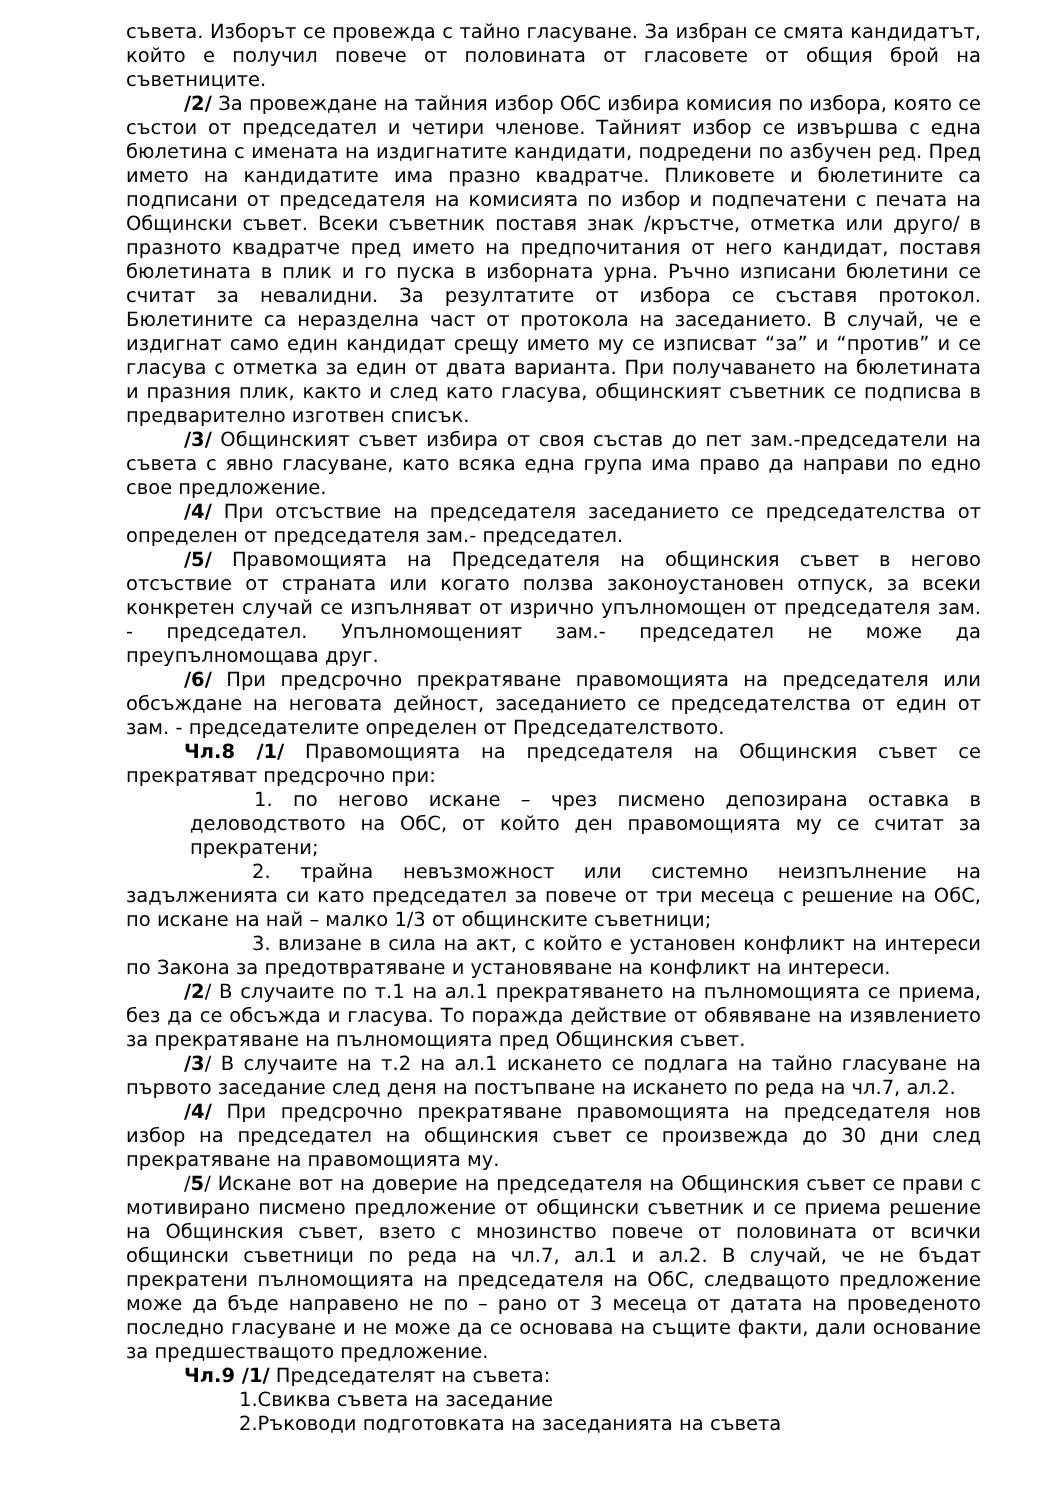съвета. Изборът се провежда с тайно гласуване. За избран се смята кандидатът, който е получил повече от половината от гласовете от общия брой на съветниците.
/2/ За провеждане на тайния избор ОбС избира комисия по избора, която се състои от председател и четири членове. Тайният избор се извършва с една бюлетина с имената на издигнатите кандидати, подредени по азбучен ред. Пред името на кандидатите има празно квадратче. Пликовете и бюлетините са подписани от председателя на комисията по избор и подпечатени с печата на Общински съвет. Всеки съветник поставя знак /кръстче, отметка или друго/ в празното квадратче пред името на предпочитания от него кандидат, поставя бюлетината в плик и го пуска в изборната урна. Ръчно изписани бюлетини се считат за невалидни. За резултатите от избора се съставя протокол. Бюлетините са неразделна част от протокола на заседанието. В случай, че е издигнат само един кандидат срещу името му се изписват “за” и “против” и се гласува с отметка за един от двата варианта. При получаването на бюлетината и празния плик, както и след като гласува, общинският съветник се подписва в предварително изготвен списък.
/3/ Общинският съвет избира от своя състав до пет зам.-председатели на съвета с явно гласуване, като всяка една група има право да направи по едно свое предложение.
/4/ При отсъствие на председателя заседанието се председателства от определен от председателя зам.- председател.
/5/ Правомощията на Председателя на общинския съвет в негово отсъствие от страната или когато ползва законоустановен отпуск, за всеки конкретен случай се изпълняват от изрично упълномощен от председателя зам. - председател. Упълномощеният зам.- председател не може да преупълномощава друг.
/6/ При предсрочно прекратяване правомощията на председателя или обсъждане на неговата дейност, заседанието се председателства от един от зам. - председателите определен от Председателството.
Чл.8 /1/ Правомощията на председателя на Общинския съвет се прекратяват предсрочно при:
1. по негово искане – чрез писмено депозирана оставка в деловодството на ОбС, от който ден правомощията му се считат за прекратени;
2. трайна невъзможност или системно неизпълнение на задълженията си като председател за повече от три месеца с решение на ОбС, по искане на най – малко 1/3 от общинските съветници;
3. влизане в сила на акт, с който е установен конфликт на интереси по Закона за предотвратяване и установяване на конфликт на интереси.
/2/ В случаите по т.1 на ал.1 прекратяването на пълномощията се приема, без да се обсъжда и гласува. То поражда действие от обявяване на изявлението за прекратяване на пълномощията пред Общинския съвет.
/3/ В случаите на т.2 на ал.1 искането се подлага на тайно гласуване на първото заседание след деня на постъпване на искането по реда на чл.7, ал.2.
/4/ При предсрочно прекратяване правомощията на председателя нов избор на председател на общинския съвет се произвежда до 30 дни след прекратяване на правомощията му.
/5/ Искане вот на доверие на председателя на Общинския съвет се прави с мотивирано писмено предложение от общински съветник и се приема решение на Общинския съвет, взето с мнозинство повече от половината от всички общински съветници по реда на чл.7, ал.1 и ал.2. В случай, че не бъдат прекратени пълномощията на председателя на ОбС, следващото предложение може да бъде направено не по – рано от 3 месеца от датата на проведеното последно гласуване и не може да се основава на същите факти, дали основание за предшестващото предложение.
Чл.9 /1/ Председателят на съвета:
1.Свиква съвета на заседание
2.Ръководи подготовката на заседанията на съвета